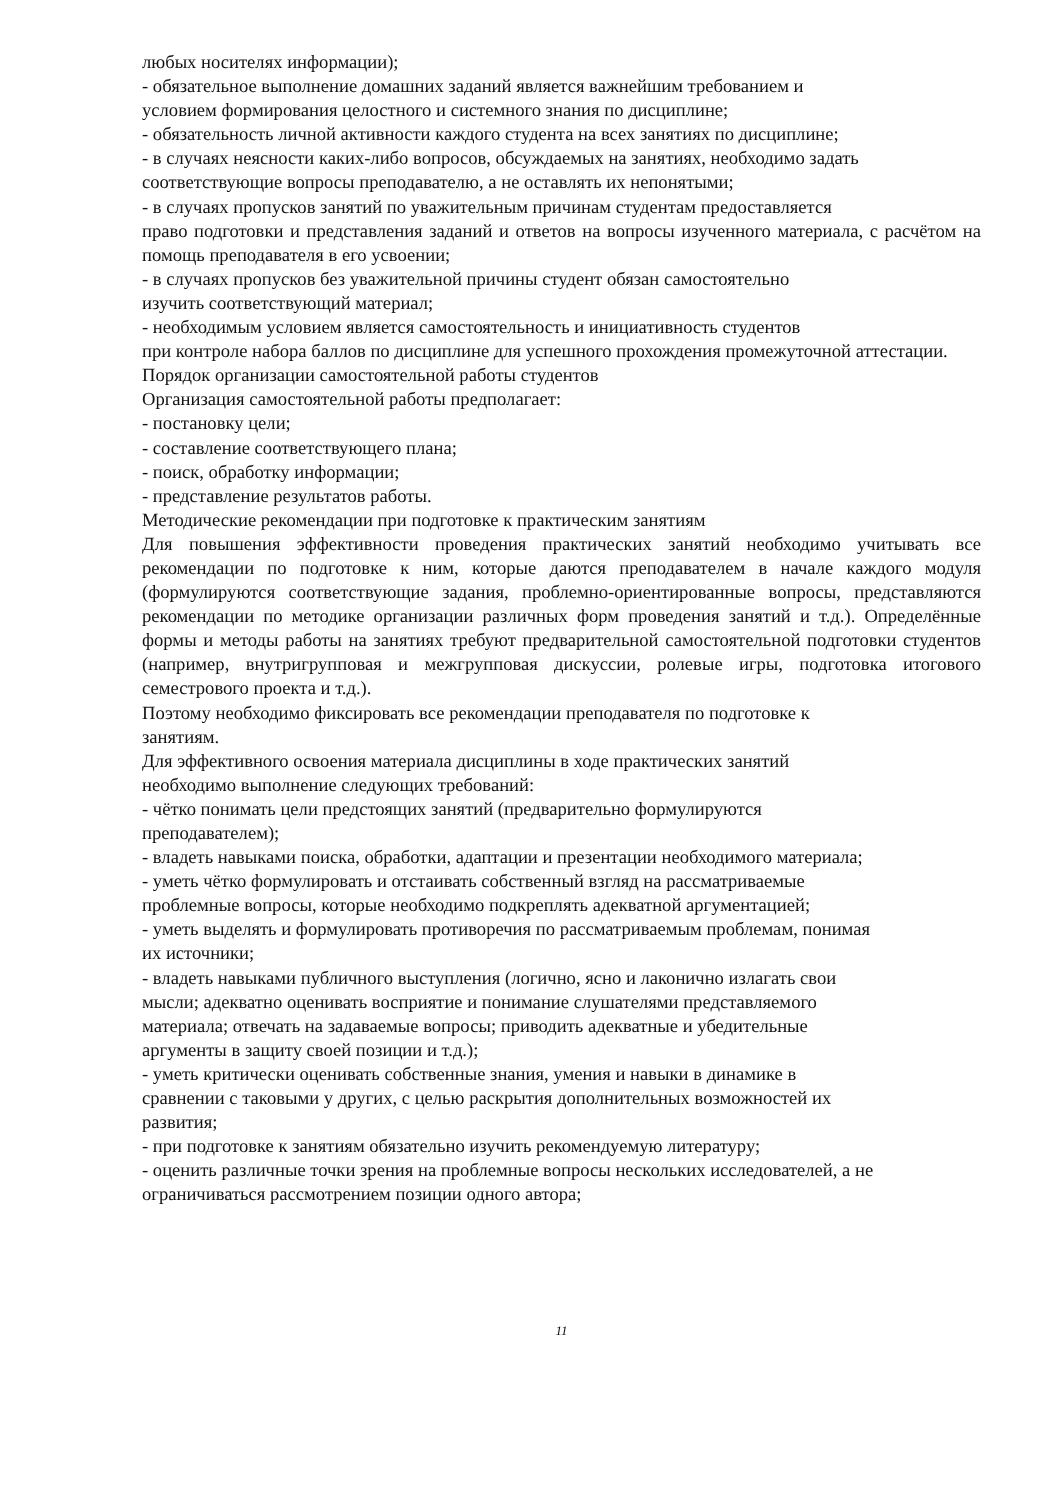любых носителях информации);
- обязательное выполнение домашних заданий является важнейшим требованием и
условием формирования целостного и системного знания по дисциплине;
- обязательность личной активности каждого студента на всех занятиях по дисциплине;
- в случаях неясности каких-либо вопросов, обсуждаемых на занятиях, необходимо задать
соответствующие вопросы преподавателю, а не оставлять их непонятыми;
- в случаях пропусков занятий по уважительным причинам студентам предоставляется
право подготовки и представления заданий и ответов на вопросы изученного материала, с расчётом на помощь преподавателя в его усвоении;
- в случаях пропусков без уважительной причины студент обязан самостоятельно
изучить соответствующий материал;
- необходимым условием является самостоятельность и инициативность студентов
при контроле набора баллов по дисциплине для успешного прохождения промежуточной аттестации.
Порядок организации самостоятельной работы студентов
Организация самостоятельной работы предполагает:
- постановку цели;
- составление соответствующего плана;
- поиск, обработку информации;
- представление результатов работы.
Методические рекомендации при подготовке к практическим занятиям
Для повышения эффективности проведения практических занятий необходимо учитывать все рекомендации по подготовке к ним, которые даются преподавателем в начале каждого модуля (формулируются соответствующие задания, проблемно-ориентированные вопросы, представляются рекомендации по методике организации различных форм проведения занятий и т.д.). Определённые формы и методы работы на занятиях требуют предварительной самостоятельной подготовки студентов (например, внутригрупповая и межгрупповая дискуссии, ролевые игры, подготовка итогового семестрового проекта и т.д.).
Поэтому необходимо фиксировать все рекомендации преподавателя по подготовке к
занятиям.
Для эффективного освоения материала дисциплины в ходе практических занятий
необходимо выполнение следующих требований:
- чётко понимать цели предстоящих занятий (предварительно формулируются
преподавателем);
- владеть навыками поиска, обработки, адаптации и презентации необходимого материала;
- уметь чётко формулировать и отстаивать собственный взгляд на рассматриваемые
проблемные вопросы, которые необходимо подкреплять адекватной аргументацией;
- уметь выделять и формулировать противоречия по рассматриваемым проблемам, понимая
их источники;
- владеть навыками публичного выступления (логично, ясно и лаконично излагать свои
мысли; адекватно оценивать восприятие и понимание слушателями представляемого
материала; отвечать на задаваемые вопросы; приводить адекватные и убедительные
аргументы в защиту своей позиции и т.д.);
- уметь критически оценивать собственные знания, умения и навыки в динамике в
сравнении с таковыми у других, с целью раскрытия дополнительных возможностей их
развития;
- при подготовке к занятиям обязательно изучить рекомендуемую литературу;
- оценить различные точки зрения на проблемные вопросы нескольких исследователей, а не
ограничиваться рассмотрением позиции одного автора;
11